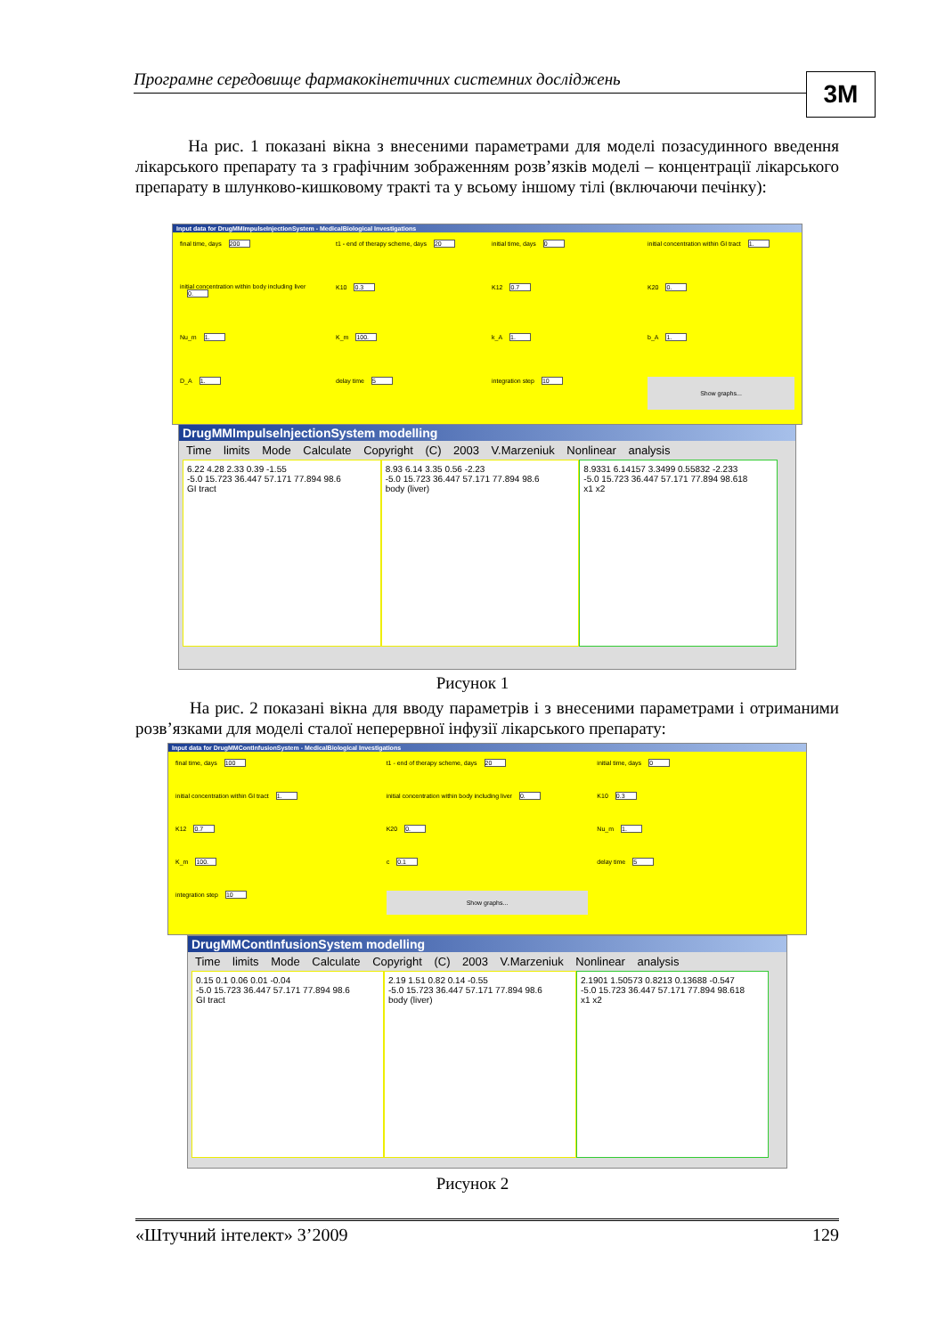Програмне середовище фармакокінетичних системних досліджень 3M
На рис. 1 показані вікна з внесеними параметрами для моделі позасудинного введення лікарського препарату та з графічним зображенням розв’язків моделі – концентрації лікарського препарату в шлунково-кишковому тракті та у всьому іншому тілі (включаючи печінку):
Input data for DrugMMImpulseInjectionSystem - MedicalBiological Investigations
final time, days 200
t1 - end of therapy scheme, days 20
initial time, days 0
initial concentration within GI tract 1.
initial concentration within body including liver 0.
K10 0.3
K12 0.7
K20 0.
Nu_m 1.
K_m 100.
k_A 1.
b_A 1.
D_A 1.
delay time 5
integration step 10
Show graphs...
DrugMMImpulseInjectionSystem modelling
Time limits Mode Calculate Copyright (C) 2003 V.Marzeniuk Nonlinear analysis
6.22 4.28 2.33 0.39 -1.55
-5.0 15.723 36.447 57.171 77.894 98.6
GI tract
8.93 6.14 3.35 0.56 -2.23
-5.0 15.723 36.447 57.171 77.894 98.6
body (liver)
8.9331 6.14157 3.3499 0.55832 -2.233
-5.0 15.723 36.447 57.171 77.894 98.618
x1 x2
Рисунок 1
На рис. 2 показані вікна для вводу параметрів і з внесеними параметрами і отриманими розв’язками для моделі сталої неперервної інфузії лікарського препарату:
Input data for DrugMMContInfusionSystem - MedicalBiological Investigations
final time, days 100
t1 - end of therapy scheme, days 20
initial time, days 0
initial concentration within GI tract 1.
initial concentration within body including liver 0.
K10 0.3
K12 0.7
K20 0.
Nu_m 1.
K_m 100.
c 0.1
delay time 5
integration step 10
Show graphs...
DrugMMContInfusionSystem modelling
Time limits Mode Calculate Copyright (C) 2003 V.Marzeniuk Nonlinear analysis
0.15 0.1 0.06 0.01 -0.04
-5.0 15.723 36.447 57.171 77.894 98.6
GI tract
2.19 1.51 0.82 0.14 -0.55
-5.0 15.723 36.447 57.171 77.894 98.6
body (liver)
2.1901 1.50573 0.8213 0.13688 -0.547
-5.0 15.723 36.447 57.171 77.894 98.618
x1 x2
Рисунок 2
«Штучний інтелект» 3’2009 129